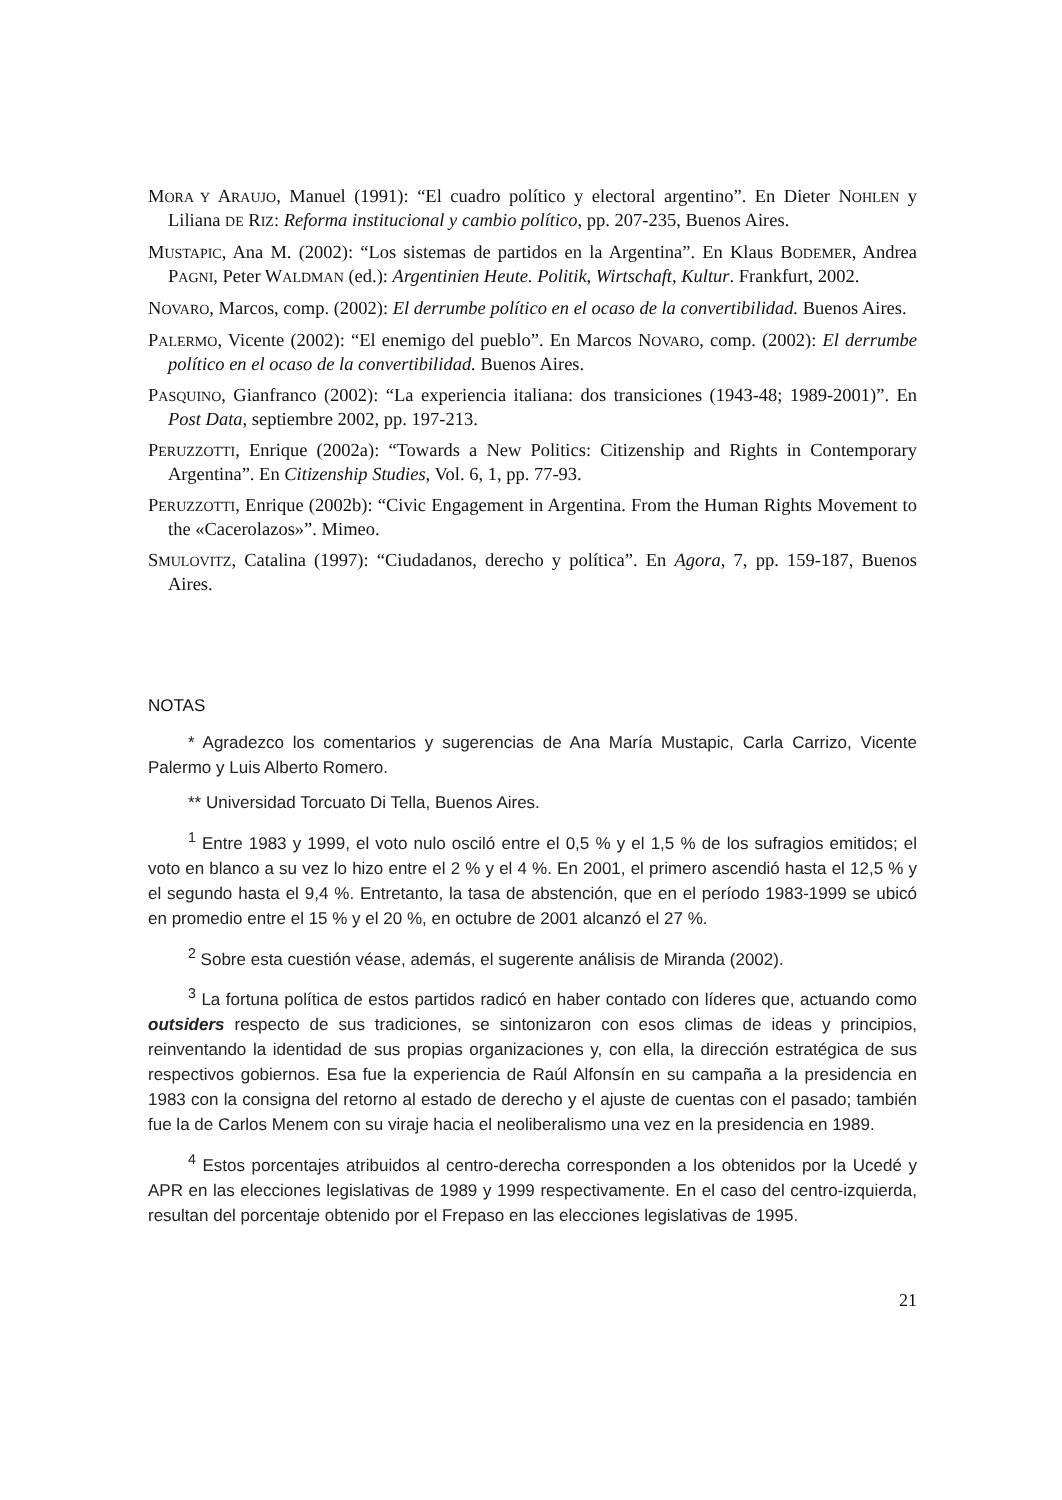MORA Y ARAUJO, Manuel (1991): “El cuadro político y electoral argentino”. En Dieter NOHLEN y Liliana DE RIZ: Reforma institucional y cambio político, pp. 207-235, Buenos Aires.
MUSTAPIC, Ana M. (2002): “Los sistemas de partidos en la Argentina”. En Klaus BODEMER, Andrea PAGNI, Peter WALDMAN (ed.): Argentinien Heute. Politik, Wirtschaft, Kultur. Frankfurt, 2002.
NOVARO, Marcos, comp. (2002): El derrumbe político en el ocaso de la convertibilidad. Buenos Aires.
PALERMO, Vicente (2002): “El enemigo del pueblo”. En Marcos NOVARO, comp. (2002): El derrumbe político en el ocaso de la convertibilidad. Buenos Aires.
PASQUINO, Gianfranco (2002): “La experiencia italiana: dos transiciones (1943-48; 1989-2001)”. En Post Data, septiembre 2002, pp. 197-213.
PERUZZOTTI, Enrique (2002a): “Towards a New Politics: Citizenship and Rights in Contemporary Argentina”. En Citizenship Studies, Vol. 6, 1, pp. 77-93.
PERUZZOTTI, Enrique (2002b): “Civic Engagement in Argentina. From the Human Rights Movement to the «Cacerolazos»”. Mimeo.
SMULOVITZ, Catalina (1997): “Ciudadanos, derecho y política”. En Agora, 7, pp. 159-187, Buenos Aires.
NOTAS
* Agradezco los comentarios y sugerencias de Ana María Mustapic, Carla Carrizo, Vicente Palermo y Luis Alberto Romero.
** Universidad Torcuato Di Tella, Buenos Aires.
<sup>1</sup> Entre 1983 y 1999, el voto nulo osciló entre el 0,5 % y el 1,5 % de los sufragios emitidos; el voto en blanco a su vez lo hizo entre el 2 % y el 4 %. En 2001, el primero ascendió hasta el 12,5 % y el segundo hasta el 9,4 %. Entretanto, la tasa de abstención, que en el período 1983-1999 se ubicó en promedio entre el 15 % y el 20 %, en octubre de 2001 alcanzó el 27 %.
<sup>2</sup> Sobre esta cuestión véase, además, el sugerente análisis de Miranda (2002).
<sup>3</sup> La fortuna política de estos partidos radicó en haber contado con líderes que, actuando como outsiders respecto de sus tradiciones, se sintonizaron con esos climas de ideas y principios, reinventando la identidad de sus propias organizaciones y, con ella, la dirección estratégica de sus respectivos gobiernos. Esa fue la experiencia de Raúl Alfonsín en su campaña a la presidencia en 1983 con la consigna del retorno al estado de derecho y el ajuste de cuentas con el pasado; también fue la de Carlos Menem con su viraje hacia el neoliberalismo una vez en la presidencia en 1989.
<sup>4</sup> Estos porcentajes atribuidos al centro-derecha corresponden a los obtenidos por la Ucedé y APR en las elecciones legislativas de 1989 y 1999 respectivamente. En el caso del centro-izquierda, resultan del porcentaje obtenido por el Frepaso en las elecciones legislativas de 1995.
21